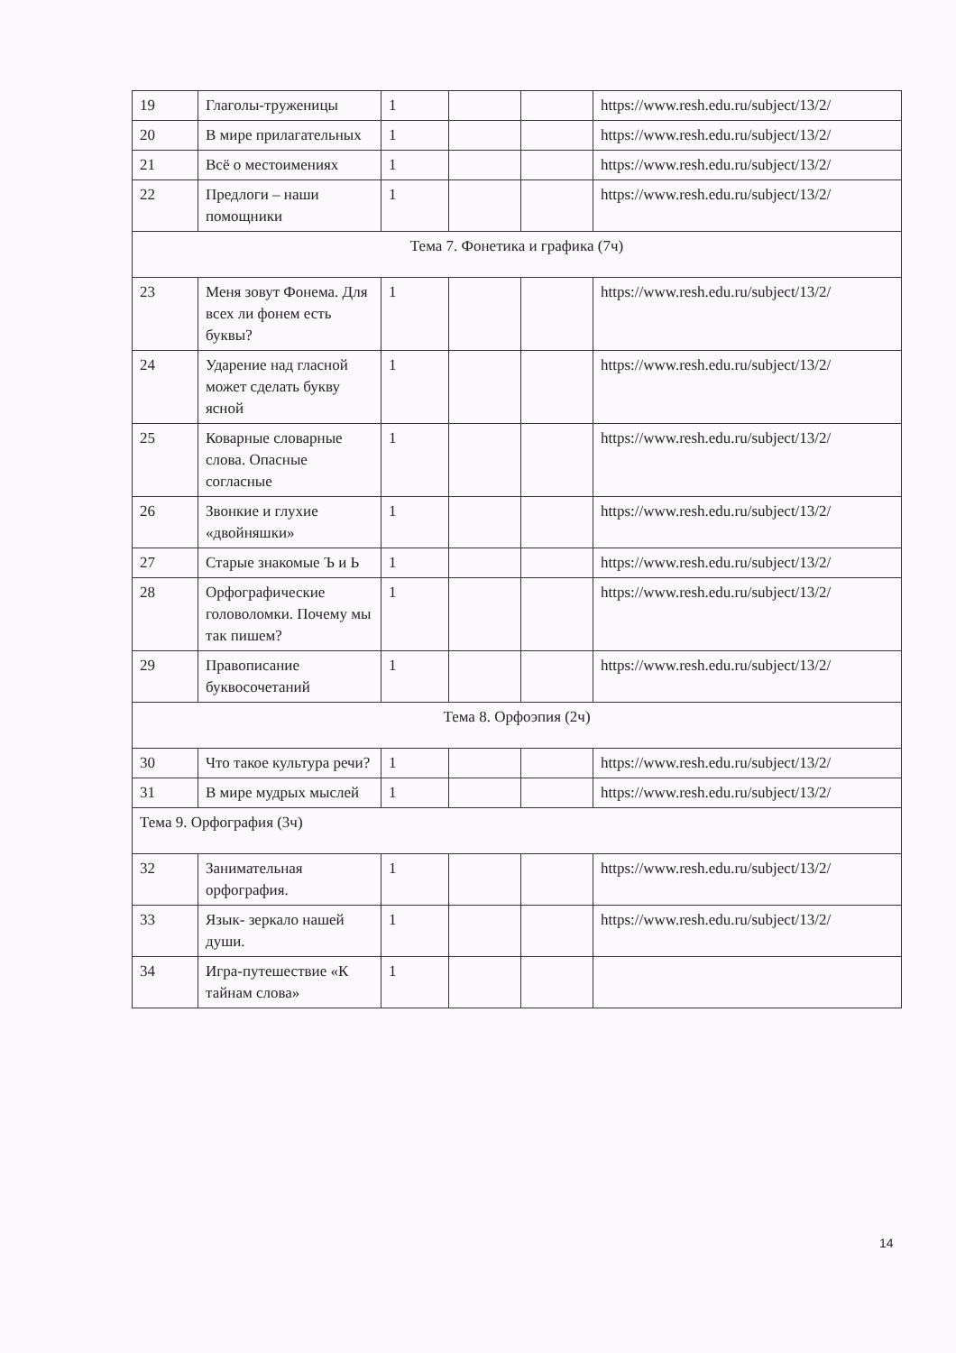| 19 | Глаголы-труженицы | 1 | | | https://www.resh.edu.ru/subject/13/2/ |
| 20 | В мире прилагательных | 1 | | | https://www.resh.edu.ru/subject/13/2/ |
| 21 | Всё о местоимениях | 1 | | | https://www.resh.edu.ru/subject/13/2/ |
| 22 | Предлоги – наши помощники | 1 | | | https://www.resh.edu.ru/subject/13/2/ |
| Тема 7. Фонетика и графика (7ч) | | | | | |
| 23 | Меня зовут Фонема. Для всех ли фонем есть буквы? | 1 | | | https://www.resh.edu.ru/subject/13/2/ |
| 24 | Ударение над гласной может сделать букву ясной | 1 | | | https://www.resh.edu.ru/subject/13/2/ |
| 25 | Коварные словарные слова. Опасные согласные | 1 | | | https://www.resh.edu.ru/subject/13/2/ |
| 26 | Звонкие и глухие «двойняшки» | 1 | | | https://www.resh.edu.ru/subject/13/2/ |
| 27 | Старые знакомые Ъ и Ь | 1 | | | https://www.resh.edu.ru/subject/13/2/ |
| 28 | Орфографические головоломки. Почему мы так пишем? | 1 | | | https://www.resh.edu.ru/subject/13/2/ |
| 29 | Правописание буквосочетаний | 1 | | | https://www.resh.edu.ru/subject/13/2/ |
| Тема 8. Орфоэпия (2ч) | | | | | |
| 30 | Что такое культура речи? | 1 | | | https://www.resh.edu.ru/subject/13/2/ |
| 31 | В мире мудрых мыслей | 1 | | | https://www.resh.edu.ru/subject/13/2/ |
| Тема 9. Орфография (3ч) | | | | | |
| 32 | Занимательная орфография. | 1 | | | https://www.resh.edu.ru/subject/13/2/ |
| 33 | Язык- зеркало нашей души. | 1 | | | https://www.resh.edu.ru/subject/13/2/ |
| 34 | Игра-путешествие «К тайнам слова» | 1 | | | |
14